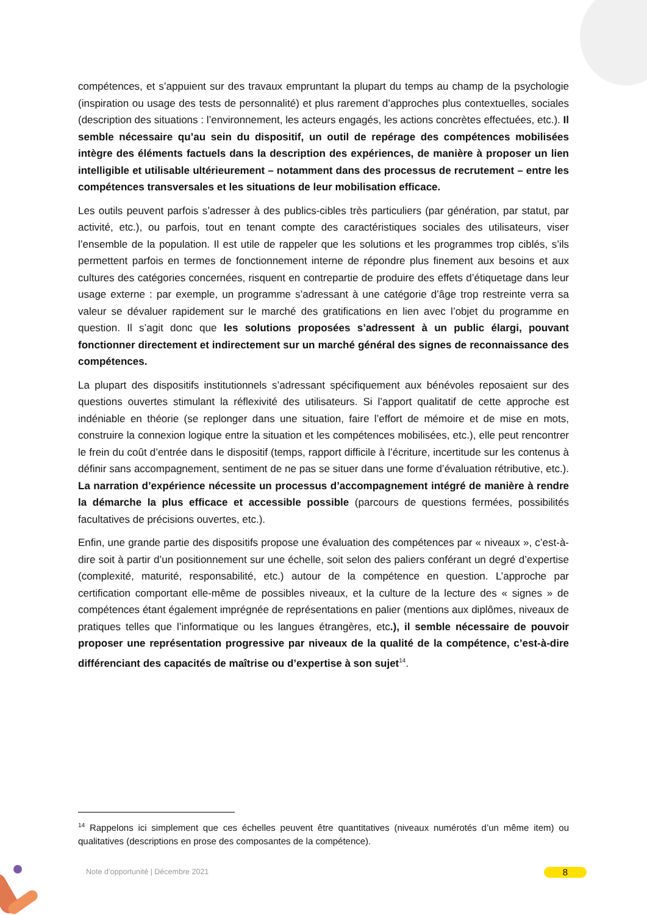compétences, et s’appuient sur des travaux empruntant la plupart du temps au champ de la psychologie (inspiration ou usage des tests de personnalité) et plus rarement d’approches plus contextuelles, sociales (description des situations : l’environnement, les acteurs engagés, les actions concrètes effectuées, etc.). Il semble nécessaire qu’au sein du dispositif, un outil de repérage des compétences mobilisées intègre des éléments factuels dans la description des expériences, de manière à proposer un lien intelligible et utilisable ultérieurement – notamment dans des processus de recrutement – entre les compétences transversales et les situations de leur mobilisation efficace.
Les outils peuvent parfois s’adresser à des publics-cibles très particuliers (par génération, par statut, par activité, etc.), ou parfois, tout en tenant compte des caractéristiques sociales des utilisateurs, viser l’ensemble de la population. Il est utile de rappeler que les solutions et les programmes trop ciblés, s’ils permettent parfois en termes de fonctionnement interne de répondre plus finement aux besoins et aux cultures des catégories concernées, risquent en contrepartie de produire des effets d’étiquetage dans leur usage externe : par exemple, un programme s’adressant à une catégorie d’âge trop restreinte verra sa valeur se dévaluer rapidement sur le marché des gratifications en lien avec l’objet du programme en question. Il s’agit donc que les solutions proposées s’adressent à un public élargi, pouvant fonctionner directement et indirectement sur un marché général des signes de reconnaissance des compétences.
La plupart des dispositifs institutionnels s’adressant spécifiquement aux bénévoles reposaient sur des questions ouvertes stimulant la réflexivité des utilisateurs. Si l’apport qualitatif de cette approche est indéniable en théorie (se replonger dans une situation, faire l’effort de mémoire et de mise en mots, construire la connexion logique entre la situation et les compétences mobilisées, etc.), elle peut rencontrer le frein du coût d’entrée dans le dispositif (temps, rapport difficile à l’écriture, incertitude sur les contenus à définir sans accompagnement, sentiment de ne pas se situer dans une forme d’évaluation rétributive, etc.). La narration d’expérience nécessite un processus d’accompagnement intégré de manière à rendre la démarche la plus efficace et accessible possible (parcours de questions fermées, possibilités facultatives de précisions ouvertes, etc.).
Enfin, une grande partie des dispositifs propose une évaluation des compétences par « niveaux », c’est-à-dire soit à partir d’un positionnement sur une échelle, soit selon des paliers conférant un degré d’expertise (complexité, maturité, responsabilité, etc.) autour de la compétence en question. L’approche par certification comportant elle-même de possibles niveaux, et la culture de la lecture des « signes » de compétences étant également imprégnée de représentations en palier (mentions aux diplômes, niveaux de pratiques telles que l’informatique ou les langues étrangères, etc.), il semble nécessaire de pouvoir proposer une représentation progressive par niveaux de la qualité de la compétence, c’est-à-dire différenciant des capacités de maîtrise ou d’expertise à son sujet<sup>14</sup>.
<sup>14</sup> Rappelons ici simplement que ces échelles peuvent être quantitatives (niveaux numérotés d’un même item) ou qualitatives (descriptions en prose des composantes de la compétence).
Note d’opportunité | Décembre 2021
8